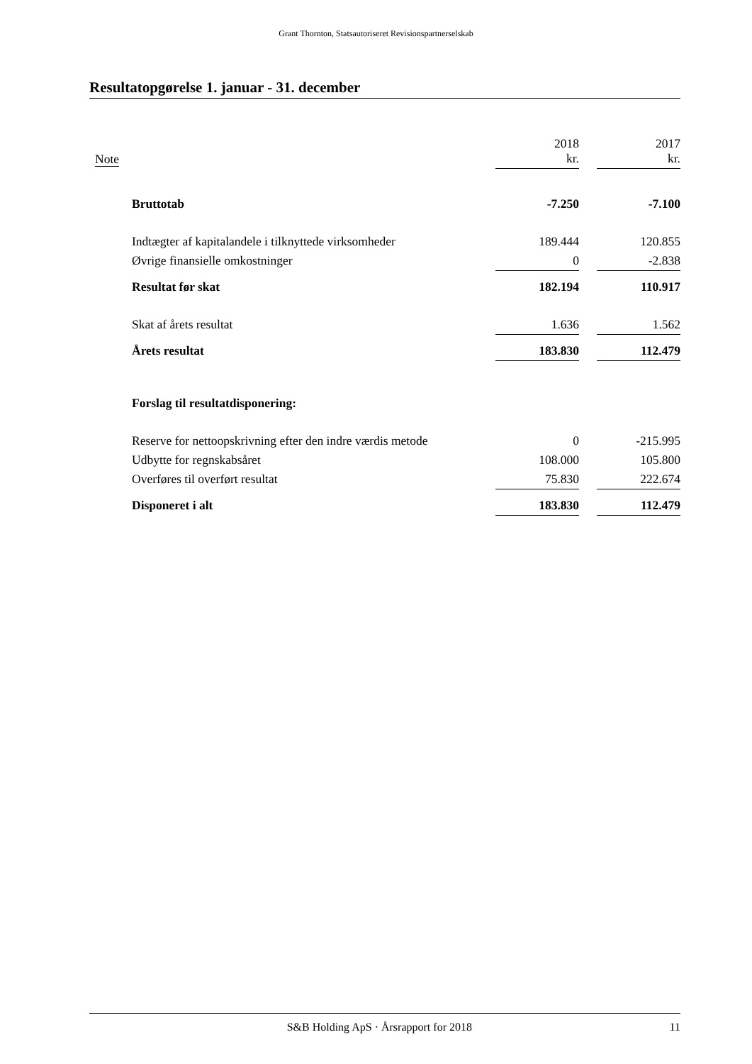Grant Thornton, Statsautoriseret Revisionspartnerselskab
Resultatopgørelse 1. januar - 31. december
| Note | | 2018 kr. | | 2017 kr. |
| --- | --- | --- | --- | --- |
| | Bruttotab | -7.250 | | -7.100 |
| | Indtægter af kapitalandele i tilknyttede virksomheder | 189.444 | | 120.855 |
| | Øvrige finansielle omkostninger | 0 | | -2.838 |
| | Resultat før skat | 182.194 | | 110.917 |
| | Skat af årets resultat | 1.636 | | 1.562 |
| | Årets resultat | 183.830 | | 112.479 |
| | Forslag til resultatdisponering: | | | |
| | Reserve for nettoopskrivning efter den indre værdis metode | 0 | | -215.995 |
| | Udbytte for regnskabsåret | 108.000 | | 105.800 |
| | Overføres til overført resultat | 75.830 | | 222.674 |
| | Disponeret i alt | 183.830 | | 112.479 |
S&B Holding ApS · Årsrapport for 2018 11